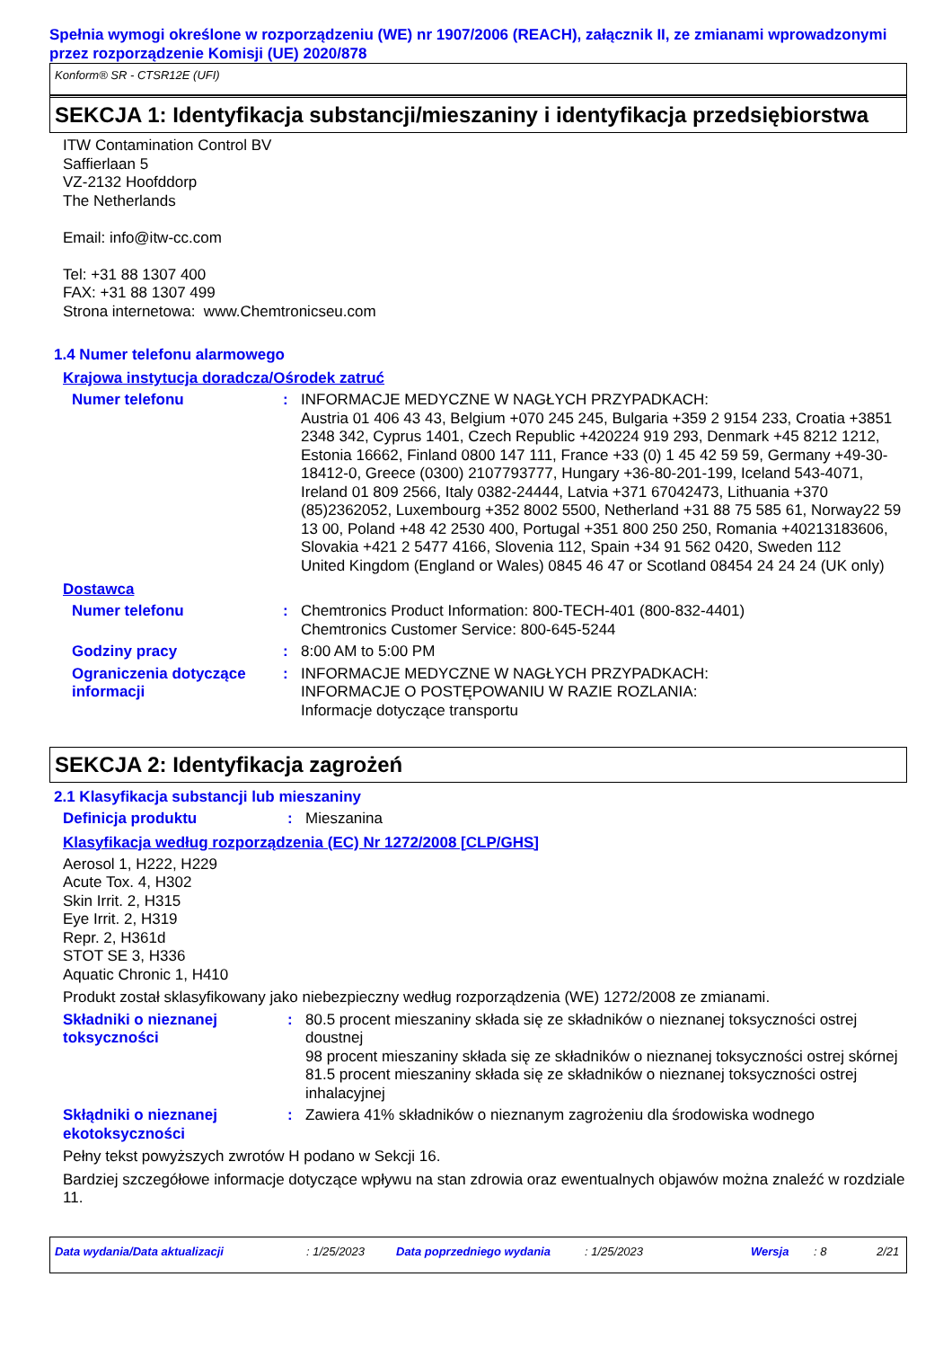Spełnia wymogi określone w rozporządzeniu (WE) nr 1907/2006 (REACH), załącznik II, ze zmianami wprowadzonymi przez rozporządzenie Komisji (UE) 2020/878
Konform® SR - CTSR12E (UFI)
SEKCJA 1: Identyfikacja substancji/mieszaniny i identyfikacja przedsiębiorstwa
ITW Contamination Control BV
Saffierlaan 5
VZ-2132 Hoofddorp
The Netherlands
Email: info@itw-cc.com
Tel: +31 88 1307 400
FAX: +31 88 1307 499
Strona internetowa: www.Chemtronicseu.com
1.4 Numer telefonu alarmowego
Krajowa instytucja doradcza/Ośrodek zatruć
Numer telefonu : INFORMACJE MEDYCZNE W NAGŁYCH PRZYPADKACH:
Austria 01 406 43 43, Belgium +070 245 245, Bulgaria +359 2 9154 233, Croatia +3851 2348 342, Cyprus 1401, Czech Republic +420224 919 293, Denmark +45 8212 1212, Estonia 16662, Finland 0800 147 111, France +33 (0) 1 45 42 59 59, Germany +49-30-18412-0, Greece (0300) 2107793777, Hungary +36-80-201-199, Iceland 543-4071, Ireland 01 809 2566, Italy 0382-24444, Latvia +371 67042473, Lithuania +370 (85)2362052, Luxembourg +352 8002 5500, Netherland +31 88 75 585 61, Norway22 59 13 00, Poland +48 42 2530 400, Portugal +351 800 250 250, Romania +40213183606, Slovakia +421 2 5477 4166, Slovenia 112, Spain +34 91 562 0420, Sweden 112
United Kingdom (England or Wales) 0845 46 47 or Scotland 08454 24 24 24 (UK only)
Dostawca
Numer telefonu : Chemtronics Product Information: 800-TECH-401 (800-832-4401)
Chemtronics Customer Service: 800-645-5244
Godziny pracy : 8:00 AM to 5:00 PM
Ograniczenia dotyczące informacji
: INFORMACJE MEDYCZNE W NAGŁYCH PRZYPADKACH:
INFORMACJE O POSTĘPOWANIU W RAZIE ROZLANIA:
Informacje dotyczące transportu
SEKCJA 2: Identyfikacja zagrożeń
2.1 Klasyfikacja substancji lub mieszaniny
Definicja produktu : Mieszanina
Klasyfikacja według rozporządzenia (EC) Nr 1272/2008 [CLP/GHS]
Aerosol 1, H222, H229
Acute Tox. 4, H302
Skin Irrit. 2, H315
Eye Irrit. 2, H319
Repr. 2, H361d
STOT SE 3, H336
Aquatic Chronic 1, H410
Produkt został sklasyfikowany jako niebezpieczny według rozporządzenia (WE) 1272/2008 ze zmianami.
Składniki o nieznanej toksyczności
: 80.5 procent mieszaniny składa się ze składników o nieznanej toksyczności ostrej doustnej
98 procent mieszaniny składa się ze składników o nieznanej toksyczności ostrej skórnej
81.5 procent mieszaniny składa się ze składników o nieznanej toksyczności ostrej inhalacyjnej
Skłądniki o nieznanej ekotoksyczności
: Zawiera 41% składników o nieznanym zagrożeniu dla środowiska wodnego
Pełny tekst powyższych zwrotów H podano w Sekcji 16.
Bardziej szczegółowe informacje dotyczące wpływu na stan zdrowia oraz ewentualnych objawów można znaleźć w rozdziale 11.
Data wydania/Data aktualizacji: 1/25/2023 Data poprzedniego wydania: 1/25/2023 Wersja: 8 2/21